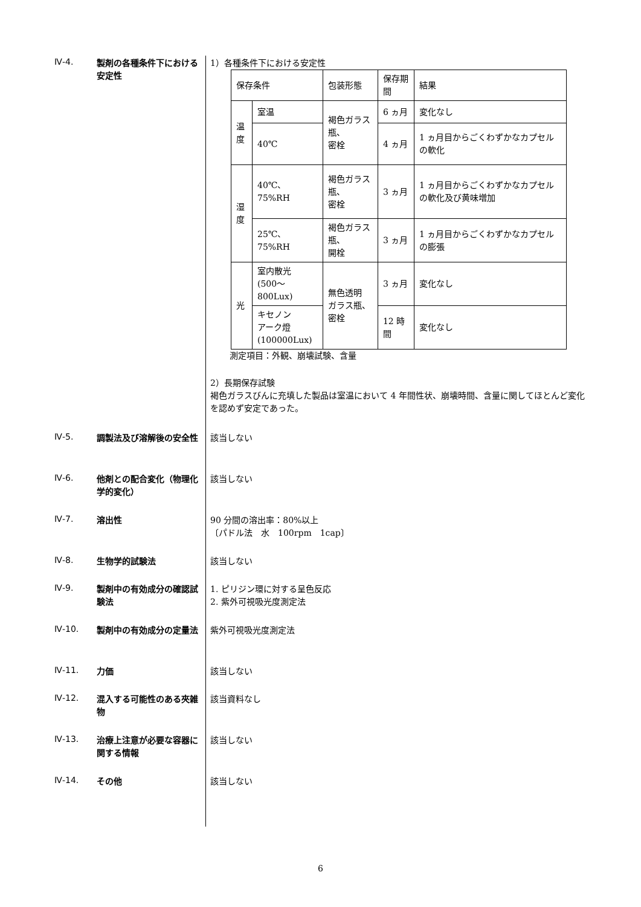Ⅳ-4.
製剤の各種条件下における安定性
1）各種条件下における安定性
| 保存条件 | | 包装形態 | 保存期間 | 結果 |
| --- | --- | --- | --- | --- |
| 温 度 | 室温 | 褐色ガラス瓶、 密栓 | 6 ヵ月 | 変化なし |
| | 40℃ | | 4 ヵ月 | 1 ヵ月目からごくわずかなカプセルの軟化 |
| 湿 度 | 40℃、75%RH | 褐色ガラス瓶、 密栓 | 3 ヵ月 | 1 ヵ月目からごくわずかなカプセルの軟化及び黄味増加 |
| | 25℃、75%RH | 褐色ガラス瓶、 開栓 | 3 ヵ月 | 1 ヵ月目からごくわずかなカプセルの膨張 |
| 光 | 室内散光 (500～800Lux) | 無色透明 ガラス瓶、密栓 | 3 ヵ月 | 変化なし |
| | キセノン アーク燈 (100000Lux) | | 12 時間 | 変化なし |
測定項目：外観、崩壊試験、含量
2）長期保存試験
褐色ガラスびんに充填した製品は室温において 4 年間性状、崩壊時間、含量に関してほとんど変化を認めず安定であった。
Ⅳ-5.
調製法及び溶解後の安全性 該当しない
Ⅳ-6.
他剤との配合変化（物理化学的変化）
該当しない
Ⅳ-7.
溶出性 90 分間の溶出率：80%以上
〔パドル法　水　100rpm　1cap〕
Ⅳ-8.
生物学的試験法 該当しない
Ⅳ-9.
製剤中の有効成分の確認試験法
1. ピリジン環に対する呈色反応
2. 紫外可視吸光度測定法
Ⅳ-10.
製剤中の有効成分の定量法 紫外可視吸光度測定法
Ⅳ-11.
力価 該当しない
Ⅳ-12.
混入する可能性のある夾雑物
該当資料なし
Ⅳ-13.
治療上注意が必要な容器に関する情報
該当しない
Ⅳ-14.
その他 該当しない
6